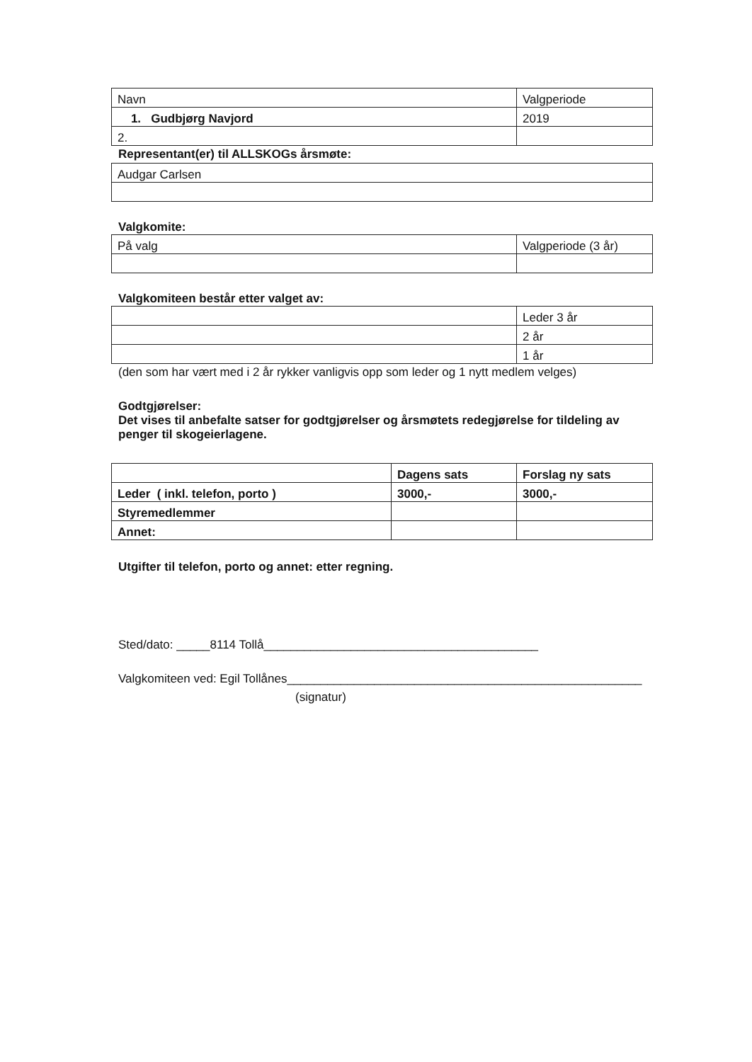| Navn | Valgperiode |
| 1. Gudbjørg Navjord | 2019 |
| 2. | |
Representant(er) til ALLSKOGs årsmøte:
| Audgar Carlsen |
Valgkomite:
| På valg | Valgperiode (3 år) |
Valgkomiteen består etter valget av:
| | Leder 3 år |
| | 2 år |
| | 1 år |
(den som har vært med i 2 år rykker vanligvis opp som leder og 1 nytt medlem velges)
Godtgjørelser:
Det vises til anbefalte satser for godtgjørelser og årsmøtets redegjørelse for tildeling av penger til skogeierlagene.
| | Dagens sats | Forslag ny sats |
| Leder ( inkl. telefon, porto ) | 3000,- | 3000,- |
| Styremedlemmer | | |
| Annet: | | |
Utgifter til telefon, porto og annet: etter regning.
Sted/dato: _____8114 Tollå_________________________________________
Valgkomiteen ved: Egil Tollånes_____________________________________________________
(signatur)